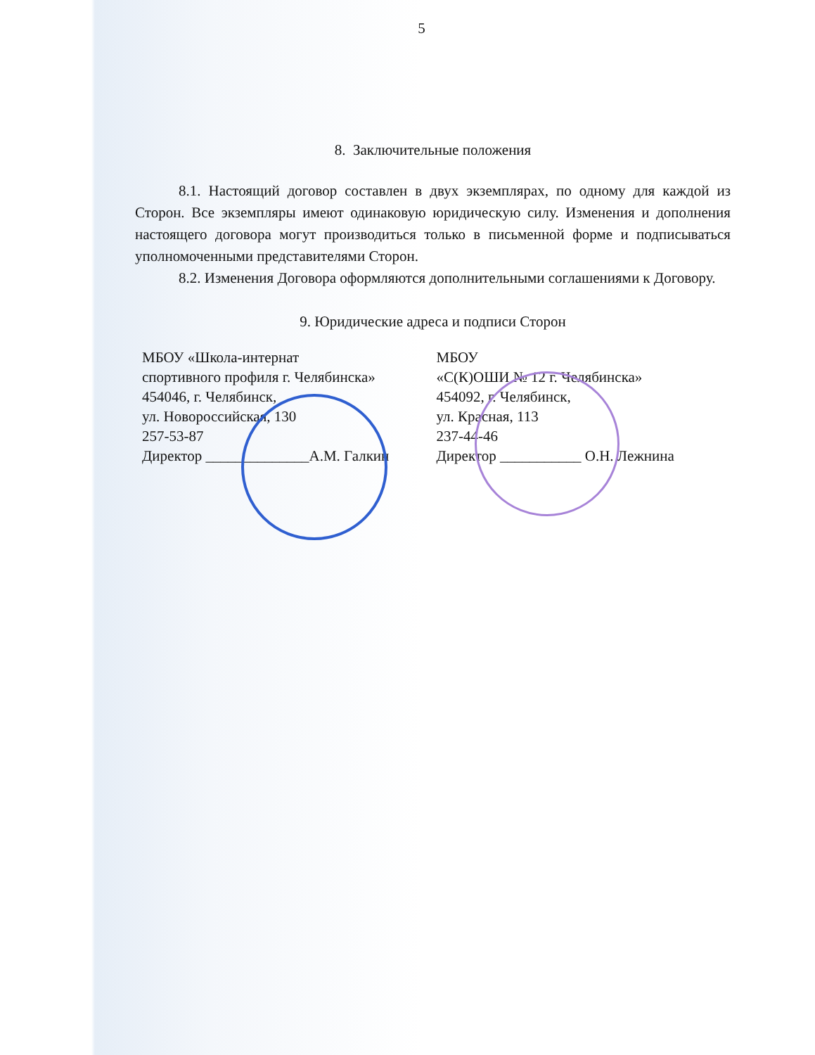5
8. Заключительные положения
8.1. Настоящий договор составлен в двух экземплярах, по одному для каждой из Сторон. Все экземпляры имеют одинаковую юридическую силу. Изменения и дополнения настоящего договора могут производиться только в письменной форме и подписываться уполномоченными представителями Сторон.
8.2. Изменения Договора оформляются дополнительными соглашениями к Договору.
9. Юридические адреса и подписи Сторон
МБОУ «Школа-интернат
спортивного профиля г. Челябинска»
454046, г. Челябинск,
ул. Новороссийская, 130
257-53-87
Директор ______________А.М. Галкин
МБОУ
«С(К)ОШИ № 12 г. Челябинска»
454092, г. Челябинск,
ул. Красная, 113
237-44-46
Директор ___________ О.Н. Лежнина